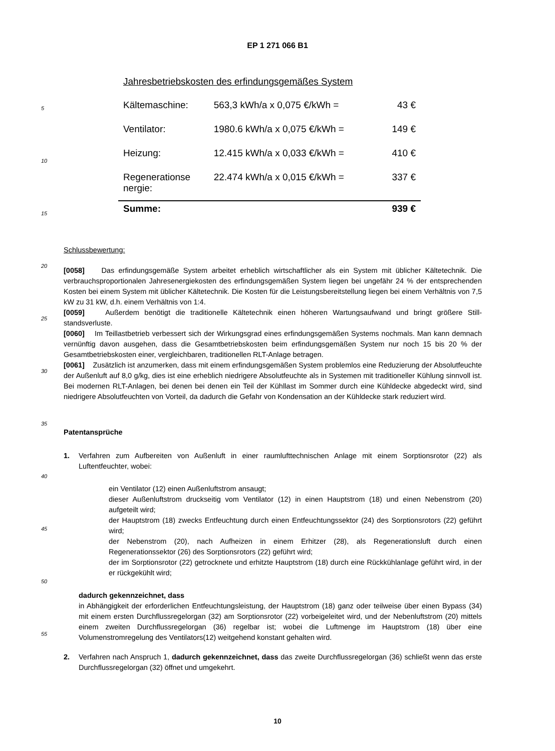EP 1 271 066 B1
Jahresbetriebskosten des erfindungsgemäßes System
| Kältemaschine: | 563,3 kWh/a x 0,075 €/kWh = | 43 € |
| Ventilator: | 1980.6 kWh/a x 0,075 €/kWh = | 149 € |
| Heizung: | 12.415 kWh/a x 0,033 €/kWh = | 410 € |
| Regenerationse nergie: | 22.474 kWh/a x 0,015 €/kWh = | 337 € |
| Summe: | | 939 € |
Schlussbewertung:
[0058] Das erfindungsgemäße System arbeitet erheblich wirtschaftlicher als ein System mit üblicher Kältetechnik. Die verbrauchsproportionalen Jahresenergiekosten des erfindungsgemäßen System liegen bei ungefähr 24 % der entsprechenden Kosten bei einem System mit üblicher Kältetechnik. Die Kosten für die Leistungsbereitstellung liegen bei einem Verhältnis von 7,5 kW zu 31 kW, d.h. einem Verhältnis von 1:4.
[0059] Außerdem benötigt die traditionelle Kältetechnik einen höheren Wartungsaufwand und bringt größere Still-standsverluste.
[0060] Im Teillastbetrieb verbessert sich der Wirkungsgrad eines erfindungsgemäßen Systems nochmals. Man kann demnach vernünftig davon ausgehen, dass die Gesamtbetriebskosten beim erfindungsgemäßen System nur noch 15 bis 20 % der Gesamtbetriebskosten einer, vergleichbaren, traditionellen RLT-Anlage betragen.
[0061] Zusätzlich ist anzumerken, dass mit einem erfindungsgemäßen System problemlos eine Reduzierung der Absolutfeuchte der Außenluft auf 8,0 g/kg, dies ist eine erheblich niedrigere Absolutfeuchte als in Systemen mit traditioneller Kühlung sinnvoll ist. Bei modernen RLT-Anlagen, bei denen bei denen ein Teil der Kühllast im Sommer durch eine Kühldecke abgedeckt wird, sind niedrigere Absolutfeuchten von Vorteil, da dadurch die Gefahr von Kondensation an der Kühldecke stark reduziert wird.
Patentansprüche
1. Verfahren zum Aufbereiten von Außenluft in einer raumlufttechnischen Anlage mit einem Sorptionsrotor (22) als Luftentfeuchter, wobei:
ein Ventilator (12) einen Außenluftstrom ansaugt;
dieser Außenluftstrom druckseitig vom Ventilator (12) in einen Hauptstrom (18) und einen Nebenstrom (20) aufgeteilt wird;
der Hauptstrom (18) zwecks Entfeuchtung durch einen Entfeuchtungssektor (24) des Sorptionsrotors (22) geführt wird;
der Nebenstrom (20), nach Aufheizen in einem Erhitzer (28), als Regenerationsluft durch einen Regenerationssektor (26) des Sorptionsrotors (22) geführt wird;
der im Sorptionsrotor (22) getrocknete und erhitzte Hauptstrom (18) durch eine Rückkühlanlage geführt wird, in der er rückgekühlt wird;
dadurch gekennzeichnet, dass
in Abhängigkeit der erforderlichen Entfeuchtungsleistung, der Hauptstrom (18) ganz oder teilweise über einen Bypass (34) mit einem ersten Durchflussregelorgan (32) am Sorptionsrotor (22) vorbeigeleitet wird, und der Nebenluftstrom (20) mittels einem zweiten Durchflussregelorgan (36) regelbar ist; wobei die Luftmenge im Hauptstrom (18) über eine Volumenstromregelung des Ventilators(12) weitgehend konstant gehalten wird.
2. Verfahren nach Anspruch 1, dadurch gekennzeichnet, dass das zweite Durchflussregelorgan (36) schließt wenn das erste Durchflussregelorgan (32) öffnet und umgekehrt.
5
10
15
20
25
30
35
40
45
50
55
10